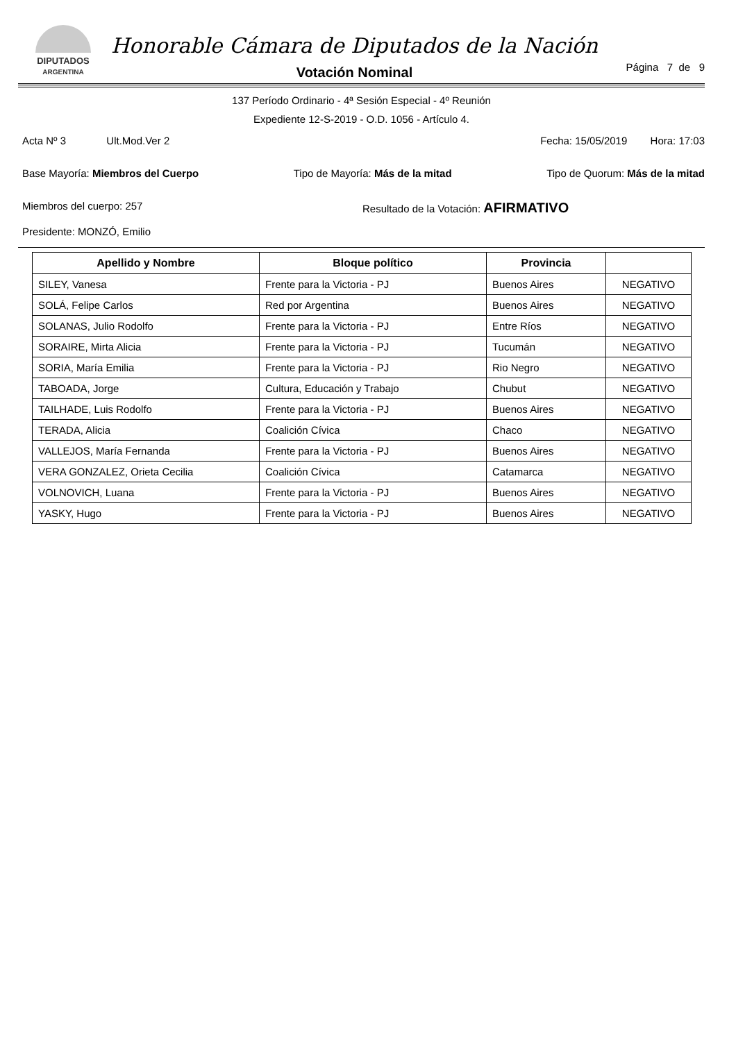DIPUTADOS
ARGENTINA
Honorable Cámara de Diputados de la Nación
Votación Nominal
Página 7 de 9
137 Período Ordinario - 4ª Sesión Especial - 4º Reunión
Expediente 12-S-2019 - O.D. 1056 - Artículo 4.
Acta Nº 3 Ult.Mod.Ver 2 Fecha: 15/05/2019 Hora: 17:03
Base Mayoría: Miembros del Cuerpo Tipo de Mayoría: Más de la mitad Tipo de Quorum: Más de la mitad
Miembros del cuerpo: 257 Resultado de la Votación: AFIRMATIVO
Presidente: MONZÓ, Emilio
| Apellido y Nombre | Bloque político | Provincia | |
| --- | --- | --- | --- |
| SILEY, Vanesa | Frente para la Victoria - PJ | Buenos Aires | NEGATIVO |
| SOLÁ, Felipe Carlos | Red por Argentina | Buenos Aires | NEGATIVO |
| SOLANAS, Julio Rodolfo | Frente para la Victoria - PJ | Entre Ríos | NEGATIVO |
| SORAIRE, Mirta Alicia | Frente para la Victoria - PJ | Tucumán | NEGATIVO |
| SORIA, María Emilia | Frente para la Victoria - PJ | Rio Negro | NEGATIVO |
| TABOADA, Jorge | Cultura, Educación y Trabajo | Chubut | NEGATIVO |
| TAILHADE, Luis Rodolfo | Frente para la Victoria - PJ | Buenos Aires | NEGATIVO |
| TERADA, Alicia | Coalición Cívica | Chaco | NEGATIVO |
| VALLEJOS, María Fernanda | Frente para la Victoria - PJ | Buenos Aires | NEGATIVO |
| VERA GONZALEZ, Orieta Cecilia | Coalición Cívica | Catamarca | NEGATIVO |
| VOLNOVICH, Luana | Frente para la Victoria - PJ | Buenos Aires | NEGATIVO |
| YASKY, Hugo | Frente para la Victoria - PJ | Buenos Aires | NEGATIVO |